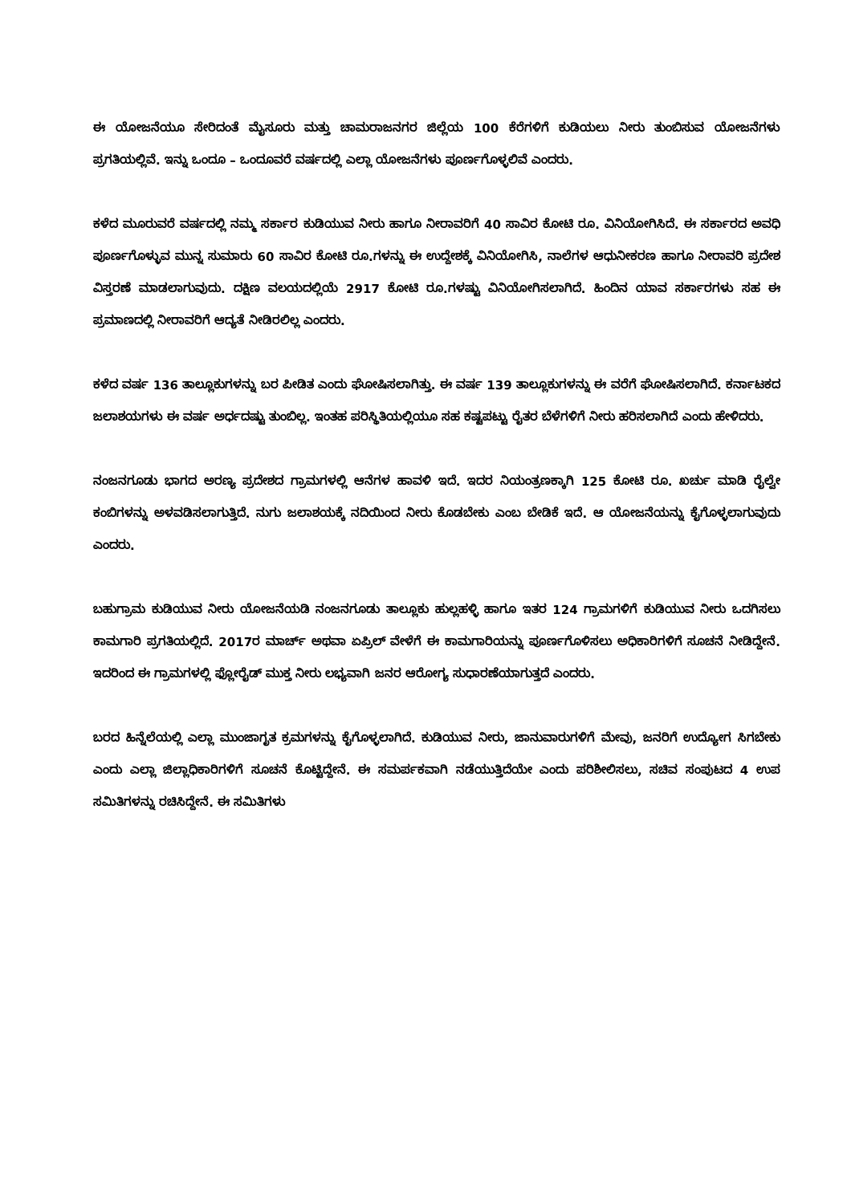ಈ ಯೋಜನೆಯೂ ಸೇರಿದಂತೆ ಮೈಸೂರು ಮತ್ತು ಚಾಮರಾಜನಗರ ಜಿಲ್ಲೆಯ 100 ಕೆರೆಗಳಿಗೆ ಕುಡಿಯಲು ನೀರು ತುಂಬಿಸುವ ಯೋಜನೆಗಳು ಪ್ರಗತಿಯಲ್ಲಿವೆ. ಇನ್ನು ಒಂದೂ – ಒಂದೂವರೆ ವರ್ಷದಲ್ಲಿ ಎಲ್ಲಾ ಯೋಜನೆಗಳು ಪೂರ್ಣಗೊಳ್ಳಲಿವೆ ಎಂದರು.
ಕಳೆದ ಮೂರುವರೆ ವರ್ಷದಲ್ಲಿ ನಮ್ಮ ಸರ್ಕಾರ ಕುಡಿಯುವ ನೀರು ಹಾಗೂ ನೀರಾವರಿಗೆ 40 ಸಾವಿರ ಕೋಟಿ ರೂ. ವಿನಿಯೋಗಿಸಿದೆ. ಈ ಸರ್ಕಾರದ ಅವಧಿ ಪೂರ್ಣಗೊಳ್ಳುವ ಮುನ್ನ ಸುಮಾರು 60 ಸಾವಿರ ಕೋಟಿ ರೂ.ಗಳನ್ನು ಈ ಉದ್ದೇಶಕ್ಕೆ ವಿನಿಯೋಗಿಸಿ, ನಾಲೆಗಳ ಆಧುನೀಕರಣ ಹಾಗೂ ನೀರಾವರಿ ಪ್ರದೇಶ ವಿಸ್ತರಣೆ ಮಾಡಲಾಗುವುದು. ದಕ್ಷಿಣ ವಲಯದಲ್ಲಿಯೆ 2917 ಕೋಟಿ ರೂ.ಗಳಷ್ಟು ವಿನಿಯೋಗಿಸಲಾಗಿದೆ. ಹಿಂದಿನ ಯಾವ ಸರ್ಕಾರಗಳು ಸಹ ಈ ಪ್ರಮಾಣದಲ್ಲಿ ನೀರಾವರಿಗೆ ಆದ್ಯತೆ ನೀಡಿರಲಿಲ್ಲ ಎಂದರು.
ಕಳೆದ ವರ್ಷ 136 ತಾಲ್ಲೂಕುಗಳನ್ನು ಬರ ಪೀಡಿತ ಎಂದು ಘೋಷಿಸಲಾಗಿತ್ತು. ಈ ವರ್ಷ 139 ತಾಲ್ಲೂಕುಗಳನ್ನು ಈ ವರೆಗೆ ಘೋಷಿಸಲಾಗಿದೆ. ಕರ್ನಾಟಕದ ಜಲಾಶಯಗಳು ಈ ವರ್ಷ ಅರ್ಧದಷ್ಟು ತುಂಬಿಲ್ಲ. ಇಂತಹ ಪರಿಸ್ಥಿತಿಯಲ್ಲಿಯೂ ಸಹ ಕಷ್ಟಪಟ್ಟು ರೈತರ ಬೆಳೆಗಳಿಗೆ ನೀರು ಹರಿಸಲಾಗಿದೆ ಎಂದು ಹೇಳಿದರು.
ನಂಜನಗೂಡು ಭಾಗದ ಅರಣ್ಯ ಪ್ರದೇಶದ ಗ್ರಾಮಗಳಲ್ಲಿ ಆನೆಗಳ ಹಾವಳಿ ಇದೆ. ಇದರ ನಿಯಂತ್ರಣಕ್ಕಾಗಿ 125 ಕೋಟಿ ರೂ. ಖರ್ಚು ಮಾಡಿ ರೈಲ್ವೇ ಕಂಬಿಗಳನ್ನು ಅಳವಡಿಸಲಾಗುತ್ತಿದೆ. ನುಗು ಜಲಾಶಯಕ್ಕೆ ನದಿಯಿಂದ ನೀರು ಕೊಡಬೇಕು ಎಂಬ ಬೇಡಿಕೆ ಇದೆ. ಆ ಯೋಜನೆಯನ್ನು ಕೈಗೊಳ್ಳಲಾಗುವುದು ಎಂದರು.
ಬಹುಗ್ರಾಮ ಕುಡಿಯುವ ನೀರು ಯೋಜನೆಯಡಿ ನಂಜನಗೂಡು ತಾಲ್ಲೂಕು ಹುಲ್ಲಹಳ್ಳಿ ಹಾಗೂ ಇತರ 124 ಗ್ರಾಮಗಳಿಗೆ ಕುಡಿಯುವ ನೀರು ಒದಗಿಸಲು ಕಾಮಗಾರಿ ಪ್ರಗತಿಯಲ್ಲಿದೆ. 2017ರ ಮಾರ್ಚ್ ಅಥವಾ ಏಪ್ರಿಲ್ ವೇಳೆಗೆ ಈ ಕಾಮಗಾರಿಯನ್ನು ಪೂರ್ಣಗೊಳಿಸಲು ಅಧಿಕಾರಿಗಳಿಗೆ ಸೂಚನೆ ನೀಡಿದ್ದೇನೆ. ಇದರಿಂದ ಈ ಗ್ರಾಮಗಳಲ್ಲಿ ಫ್ಲೋರೈಡ್ ಮುಕ್ತ ನೀರು ಲಭ್ಯವಾಗಿ ಜನರ ಆರೋಗ್ಯ ಸುಧಾರಣೆಯಾಗುತ್ತದೆ ಎಂದರು.
ಬರದ ಹಿನ್ನೆಲೆಯಲ್ಲಿ ಎಲ್ಲಾ ಮುಂಜಾಗೃತ ಕ್ರಮಗಳನ್ನು ಕೈಗೊಳ್ಳಲಾಗಿದೆ. ಕುಡಿಯುವ ನೀರು, ಜಾನುವಾರುಗಳಿಗೆ ಮೇವು, ಜನರಿಗೆ ಉದ್ಯೋಗ ಸಿಗಬೇಕು ಎಂದು ಎಲ್ಲಾ ಜಿಲ್ಲಾಧಿಕಾರಿಗಳಿಗೆ ಸೂಚನೆ ಕೊಟ್ಟಿದ್ದೇನೆ. ಈ ಸಮರ್ಪಕವಾಗಿ ನಡೆಯುತ್ತಿದೆಯೇ ಎಂದು ಪರಿಶೀಲಿಸಲು, ಸಚಿವ ಸಂಪುಟದ 4 ಉಪ ಸಮಿತಿಗಳನ್ನು ರಚಿಸಿದ್ದೇನೆ. ಈ ಸಮಿತಿಗಳು